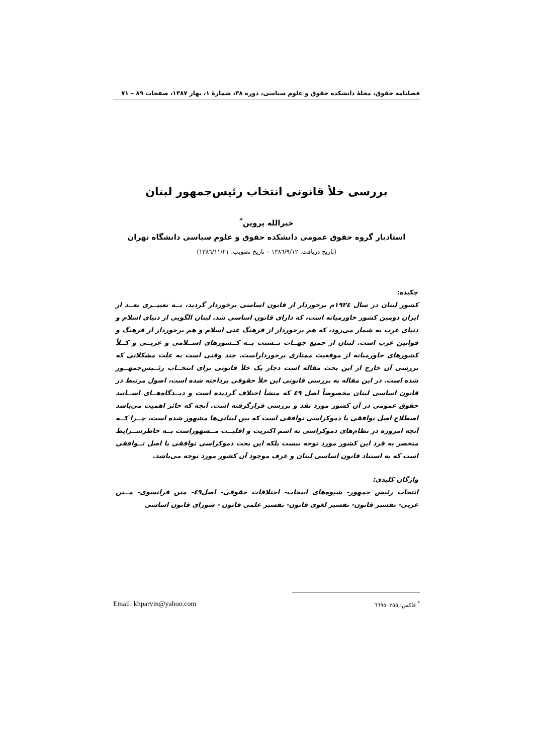فصلنامه حقوق، مجلهٔ دانشکده حقوق و علوم سیاسی، دوره ۳۸، شمارهٔ ۱، بهار ۱۳۸۷، صفحات ۸۹ – ۷۱
بررسی خلأ قانونی انتخاب رئیس‌جمهور لبنان
خیرالله پروین<sup>*</sup>
استادیار گروه حقوق عمومی دانشکده حقوق و علوم سیاسی دانشگاه تهران
(تاریخ دریافت: ۱۳۸٦/۹/۱۲ – تاریخ تصویب: ۱۳۸٦/۱۱/۲۱)
چکیده:
کشور لبنان در سال ۱۹۲٤م برخوردار از قانون اساسی برخوردار گردید، بــه تعبیــری بعــد از ایران دومین کشور خاورمیانه است، که دارای قانون اساسی شد. لبنان الگویی از دنیای اسلام و دنیای غرب به شمار می‌رود، که هم برخوردار از فرهنگ غنی اسلام و هم برخوردار از فرهنگ و قوانین غرب است. لبنان از جمیع جهــات نــسبت بــه کــشورهای اســلامی و عربــی و کــلاً کشورهای خاورمیانه از موقعیت ممتازی برخورداراست. چند وقتی است به علت مشکلاتی که بررسی آن خارج از این بحث مقاله است دچار یک خلأ قانونی برای انتخــاب رئــیس‌جمهــور شده است. در این مقاله به بررسی قانونی این خلأ حقوقی پرداخته شده است، اصول مرتبط در قانون اساسی لبنان مخصوصاً اصل ٤۹ که منشأ اختلاف گردیده است و دیــدگاه‌هــای اســاتید حقوق عمومی در آن کشور مورد نقد و بررسی قرارگرفته است. آنچه که حائز اهمیت می‌باشد اصطلاح اصل توافقی یا دموکراسی توافقی است که بین لبنانی‌ها مشهور شده است، چــرا کــه آنچه امروزه در نظام‌های دموکراسی به اسم اکثریت و اقلیــت مــشهوراست بــه خاطرشــرایط منحصر به فرد این کشور مورد توجه نیست بلکه این بحث دموکراسی توافقی یا اصل تــوافقی است که به استناد قانون اساسی لبنان و عرف موجود آن کشور مورد توجه می‌باشد.
واژگان کلیدی:
انتخاب رئیس جمهور- شیوه‌های انتخاب- اختلافات حقوقی- اصل٤۹- متن فرانسوی- مــتن عربی- تفسیر قانون- تفسیر لغوی قانون- تفسیر علمی قانون - شورای قانون اساسی
Email: khparvin@yahoo.com <sup>*</sup> فاکس: ٦٦۹٥۰۲٥٥